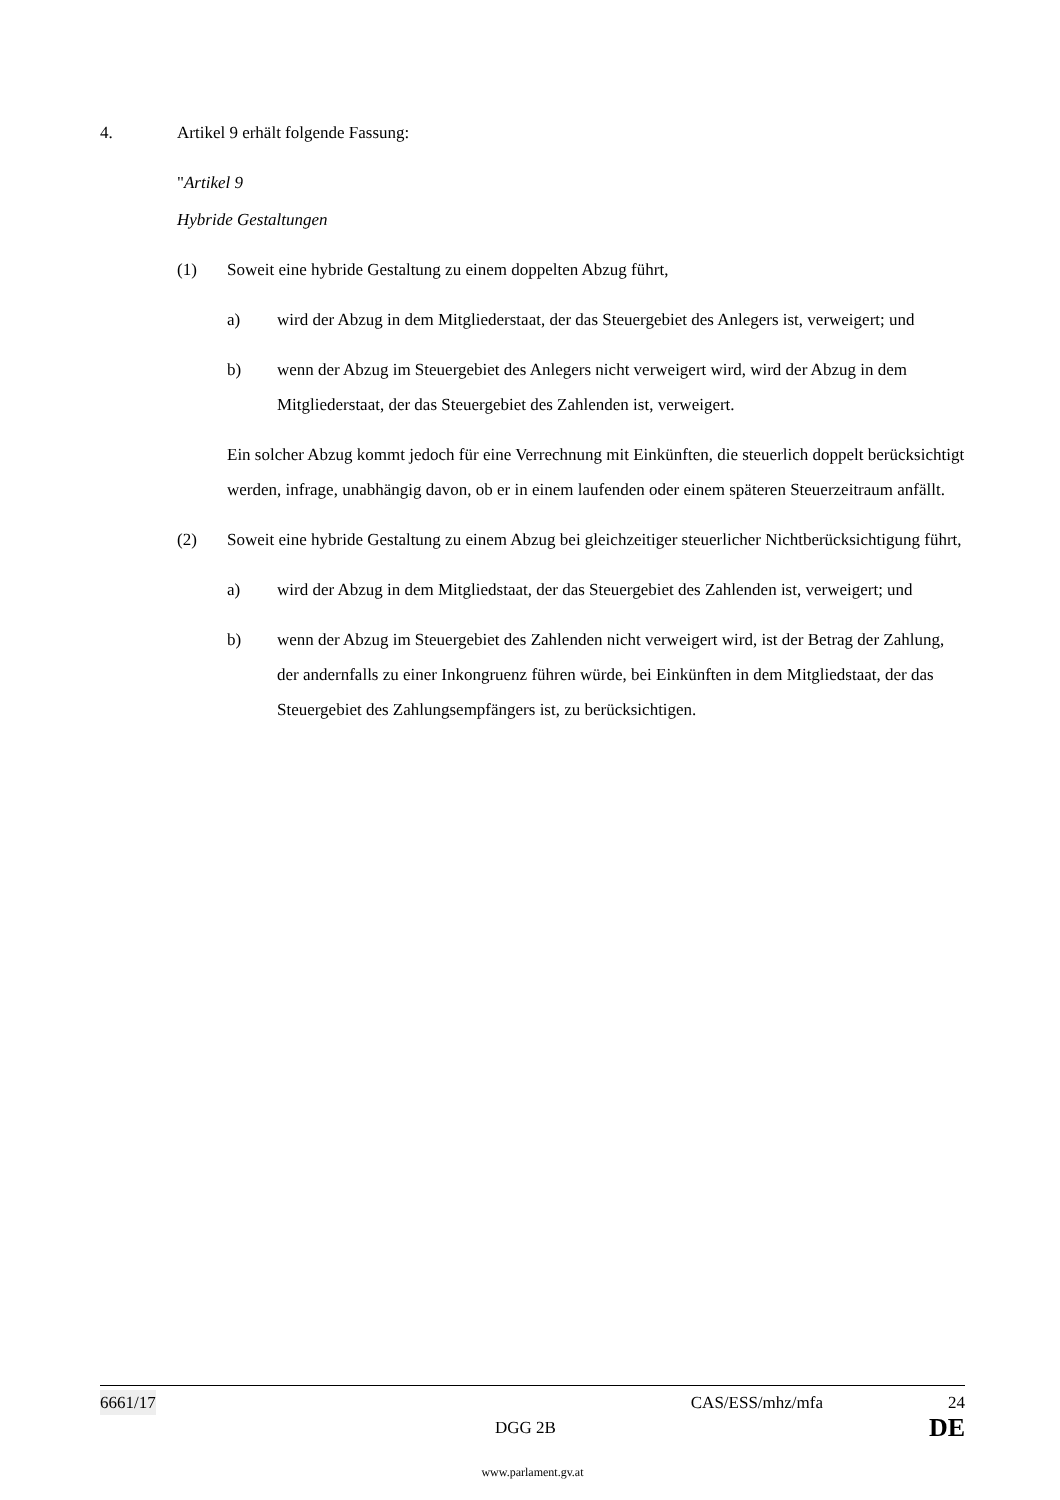4. Artikel 9 erhält folgende Fassung:
"Artikel 9
Hybride Gestaltungen
(1) Soweit eine hybride Gestaltung zu einem doppelten Abzug führt,
a)
wird der Abzug in dem Mitgliederstaat, der das Steuergebiet des Anlegers ist, verweigert; und
b)
wenn der Abzug im Steuergebiet des Anlegers nicht verweigert wird, wird der Abzug in dem Mitgliederstaat, der das Steuergebiet des Zahlenden ist, verweigert.
Ein solcher Abzug kommt jedoch für eine Verrechnung mit Einkünften, die steuerlich doppelt berücksichtigt werden, infrage, unabhängig davon, ob er in einem laufenden oder einem späteren Steuerzeitraum anfällt.
(2)
Soweit eine hybride Gestaltung zu einem Abzug bei gleichzeitiger steuerlicher Nichtberücksichtigung führt,
a)
wird der Abzug in dem Mitgliedstaat, der das Steuergebiet des Zahlenden ist, verweigert; und
b)
wenn der Abzug im Steuergebiet des Zahlenden nicht verweigert wird, ist der Betrag der Zahlung, der andernfalls zu einer Inkongruenz führen würde, bei Einkünften in dem Mitgliedstaat, der das Steuergebiet des Zahlungsempfängers ist, zu berücksichtigen.
6661/17 CAS/ESS/mhz/mfa 24
DGG 2B DE
www.parlament.gv.at